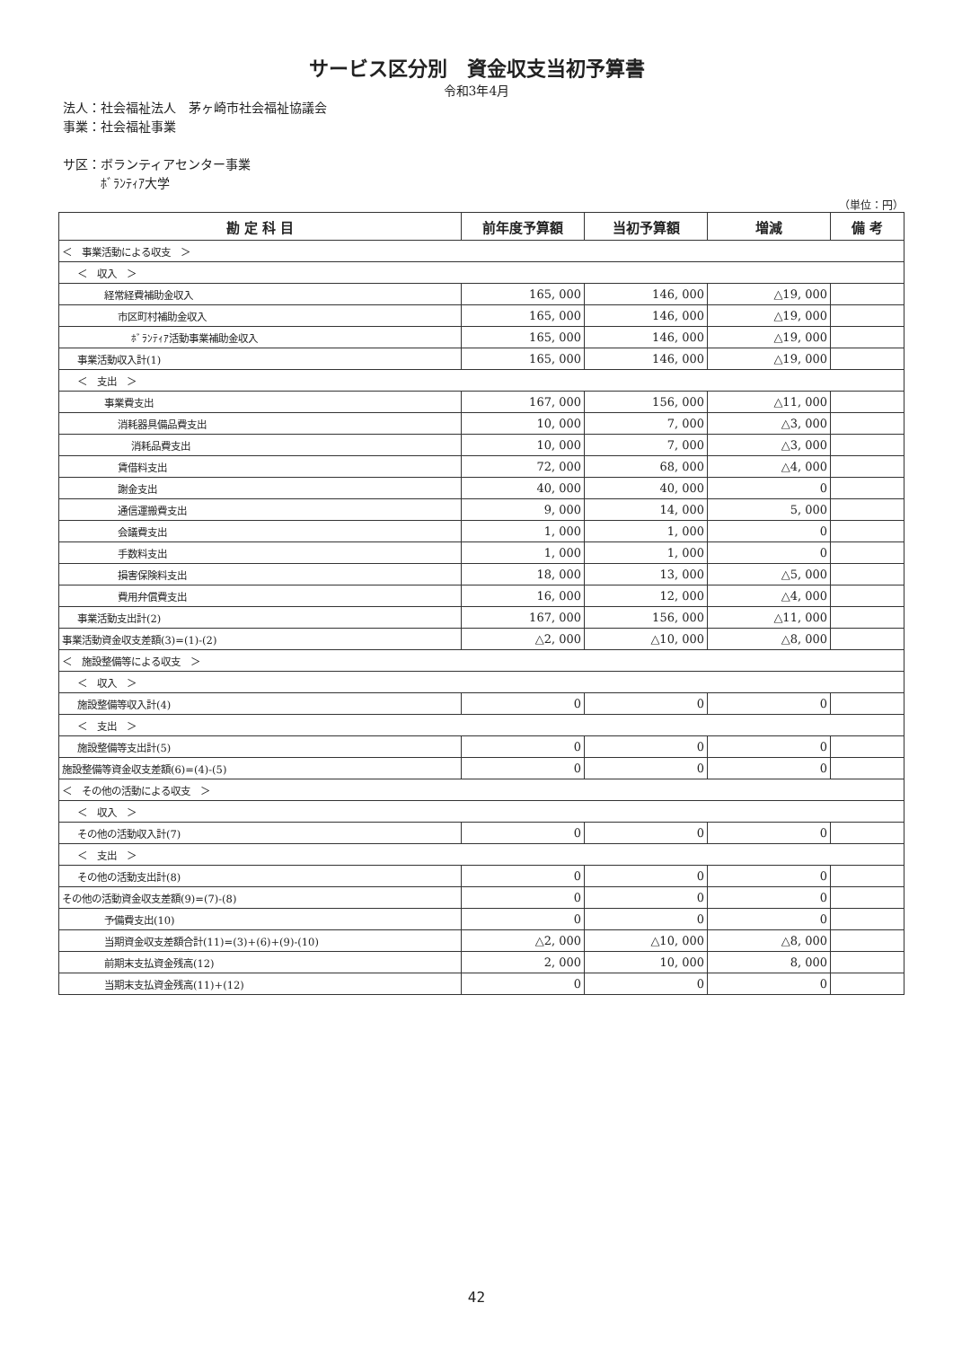サービス区分別　資金収支当初予算書
令和3年4月
法人：社会福祉法人　茅ヶ崎市社会福祉協議会
事業：社会福祉事業
サ区：ボランティアセンター事業
　　　ﾎﾞﾗﾝﾃｨｱ大学
（単位：円）
| 勘 定 科 目 | 前年度予算額 | 当初予算額 | 増減 | 備 考 |
| --- | --- | --- | --- | --- |
| ＜ 事業活動による収支 ＞ | | | | |
| ＜ 収入 ＞ | | | | |
| 経常経費補助金収入 | 165, 000 | 146, 000 | △19, 000 | |
| 市区町村補助金収入 | 165, 000 | 146, 000 | △19, 000 | |
| ﾎﾞﾗﾝﾃｨｱ活動事業補助金収入 | 165, 000 | 146, 000 | △19, 000 | |
| 事業活動収入計(1) | 165, 000 | 146, 000 | △19, 000 | |
| ＜ 支出 ＞ | | | | |
| 事業費支出 | 167, 000 | 156, 000 | △11, 000 | |
| 消耗器具備品費支出 | 10, 000 | 7, 000 | △3, 000 | |
| 消耗品費支出 | 10, 000 | 7, 000 | △3, 000 | |
| 賃借料支出 | 72, 000 | 68, 000 | △4, 000 | |
| 謝金支出 | 40, 000 | 40, 000 | 0 | |
| 通信運搬費支出 | 9, 000 | 14, 000 | 5, 000 | |
| 会議費支出 | 1, 000 | 1, 000 | 0 | |
| 手数料支出 | 1, 000 | 1, 000 | 0 | |
| 損害保険料支出 | 18, 000 | 13, 000 | △5, 000 | |
| 費用弁償費支出 | 16, 000 | 12, 000 | △4, 000 | |
| 事業活動支出計(2) | 167, 000 | 156, 000 | △11, 000 | |
| 事業活動資金収支差額(3)=(1)-(2) | △2, 000 | △10, 000 | △8, 000 | |
| ＜ 施設整備等による収支 ＞ | | | | |
| ＜ 収入 ＞ | | | | |
| 施設整備等収入計(4) | 0 | 0 | 0 | |
| ＜ 支出 ＞ | | | | |
| 施設整備等支出計(5) | 0 | 0 | 0 | |
| 施設整備等資金収支差額(6)=(4)-(5) | 0 | 0 | 0 | |
| ＜ その他の活動による収支 ＞ | | | | |
| ＜ 収入 ＞ | | | | |
| その他の活動収入計(7) | 0 | 0 | 0 | |
| ＜ 支出 ＞ | | | | |
| その他の活動支出計(8) | 0 | 0 | 0 | |
| その他の活動資金収支差額(9)=(7)-(8) | 0 | 0 | 0 | |
| 予備費支出(10) | 0 | 0 | 0 | |
| 当期資金収支差額合計(11)=(3)+(6)+(9)-(10) | △2, 000 | △10, 000 | △8, 000 | |
| 前期末支払資金残高(12) | 2, 000 | 10, 000 | 8, 000 | |
| 当期末支払資金残高(11)+(12) | 0 | 0 | 0 | |
42